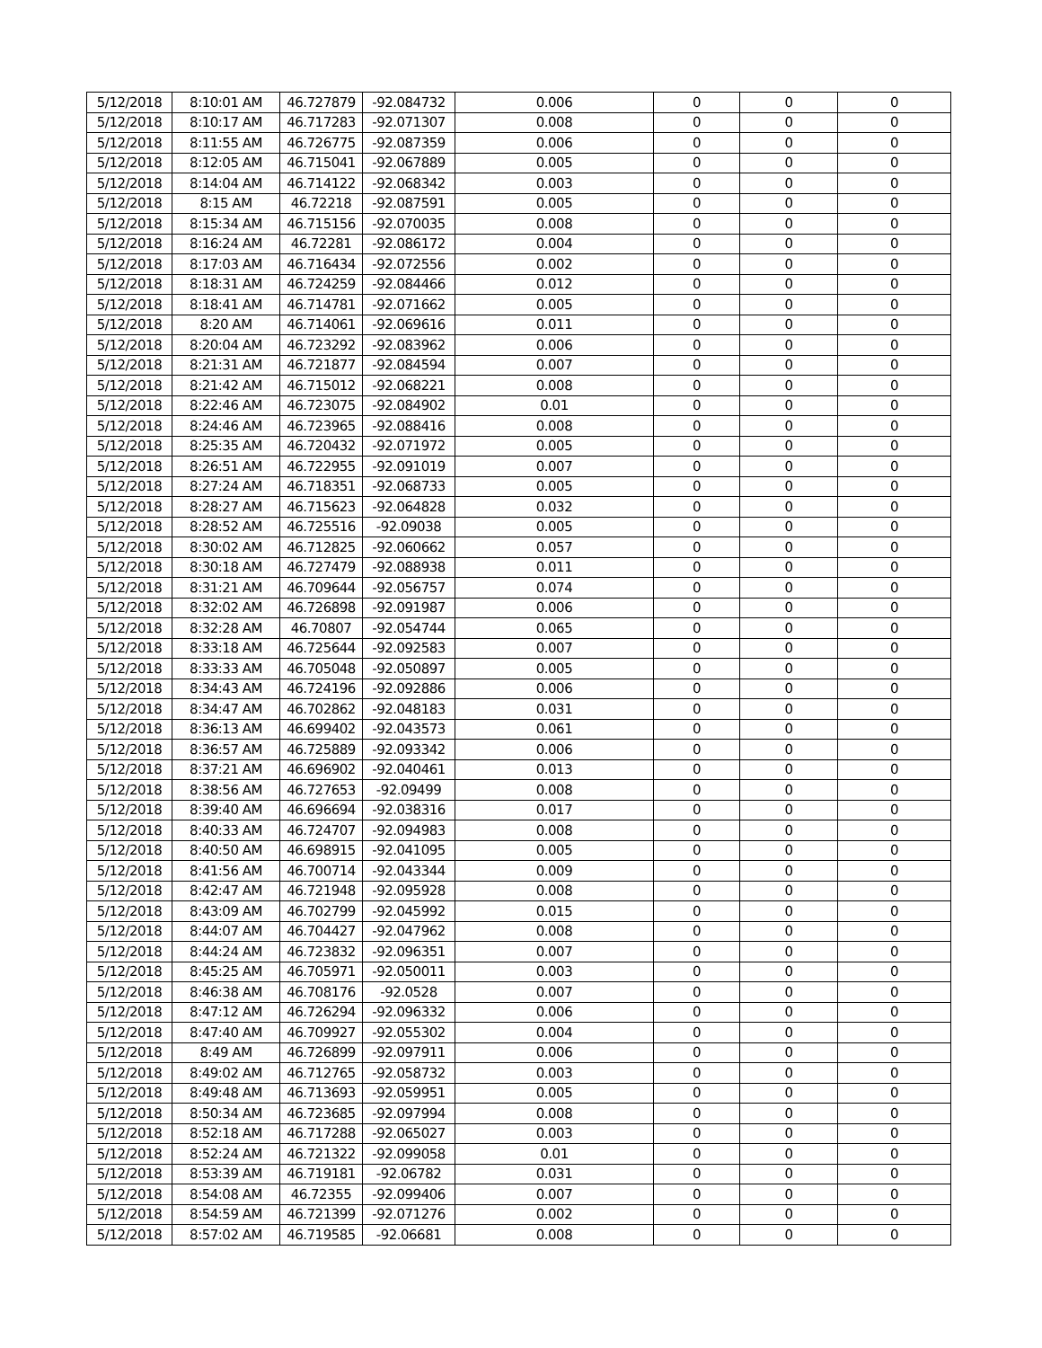| 5/12/2018 | 8:10:01 AM | 46.727879 | -92.084732 | 0.006 | 0 | 0 | 0 |
| 5/12/2018 | 8:10:17 AM | 46.717283 | -92.071307 | 0.008 | 0 | 0 | 0 |
| 5/12/2018 | 8:11:55 AM | 46.726775 | -92.087359 | 0.006 | 0 | 0 | 0 |
| 5/12/2018 | 8:12:05 AM | 46.715041 | -92.067889 | 0.005 | 0 | 0 | 0 |
| 5/12/2018 | 8:14:04 AM | 46.714122 | -92.068342 | 0.003 | 0 | 0 | 0 |
| 5/12/2018 | 8:15 AM | 46.72218 | -92.087591 | 0.005 | 0 | 0 | 0 |
| 5/12/2018 | 8:15:34 AM | 46.715156 | -92.070035 | 0.008 | 0 | 0 | 0 |
| 5/12/2018 | 8:16:24 AM | 46.72281 | -92.086172 | 0.004 | 0 | 0 | 0 |
| 5/12/2018 | 8:17:03 AM | 46.716434 | -92.072556 | 0.002 | 0 | 0 | 0 |
| 5/12/2018 | 8:18:31 AM | 46.724259 | -92.084466 | 0.012 | 0 | 0 | 0 |
| 5/12/2018 | 8:18:41 AM | 46.714781 | -92.071662 | 0.005 | 0 | 0 | 0 |
| 5/12/2018 | 8:20 AM | 46.714061 | -92.069616 | 0.011 | 0 | 0 | 0 |
| 5/12/2018 | 8:20:04 AM | 46.723292 | -92.083962 | 0.006 | 0 | 0 | 0 |
| 5/12/2018 | 8:21:31 AM | 46.721877 | -92.084594 | 0.007 | 0 | 0 | 0 |
| 5/12/2018 | 8:21:42 AM | 46.715012 | -92.068221 | 0.008 | 0 | 0 | 0 |
| 5/12/2018 | 8:22:46 AM | 46.723075 | -92.084902 | 0.01 | 0 | 0 | 0 |
| 5/12/2018 | 8:24:46 AM | 46.723965 | -92.088416 | 0.008 | 0 | 0 | 0 |
| 5/12/2018 | 8:25:35 AM | 46.720432 | -92.071972 | 0.005 | 0 | 0 | 0 |
| 5/12/2018 | 8:26:51 AM | 46.722955 | -92.091019 | 0.007 | 0 | 0 | 0 |
| 5/12/2018 | 8:27:24 AM | 46.718351 | -92.068733 | 0.005 | 0 | 0 | 0 |
| 5/12/2018 | 8:28:27 AM | 46.715623 | -92.064828 | 0.032 | 0 | 0 | 0 |
| 5/12/2018 | 8:28:52 AM | 46.725516 | -92.09038 | 0.005 | 0 | 0 | 0 |
| 5/12/2018 | 8:30:02 AM | 46.712825 | -92.060662 | 0.057 | 0 | 0 | 0 |
| 5/12/2018 | 8:30:18 AM | 46.727479 | -92.088938 | 0.011 | 0 | 0 | 0 |
| 5/12/2018 | 8:31:21 AM | 46.709644 | -92.056757 | 0.074 | 0 | 0 | 0 |
| 5/12/2018 | 8:32:02 AM | 46.726898 | -92.091987 | 0.006 | 0 | 0 | 0 |
| 5/12/2018 | 8:32:28 AM | 46.70807 | -92.054744 | 0.065 | 0 | 0 | 0 |
| 5/12/2018 | 8:33:18 AM | 46.725644 | -92.092583 | 0.007 | 0 | 0 | 0 |
| 5/12/2018 | 8:33:33 AM | 46.705048 | -92.050897 | 0.005 | 0 | 0 | 0 |
| 5/12/2018 | 8:34:43 AM | 46.724196 | -92.092886 | 0.006 | 0 | 0 | 0 |
| 5/12/2018 | 8:34:47 AM | 46.702862 | -92.048183 | 0.031 | 0 | 0 | 0 |
| 5/12/2018 | 8:36:13 AM | 46.699402 | -92.043573 | 0.061 | 0 | 0 | 0 |
| 5/12/2018 | 8:36:57 AM | 46.725889 | -92.093342 | 0.006 | 0 | 0 | 0 |
| 5/12/2018 | 8:37:21 AM | 46.696902 | -92.040461 | 0.013 | 0 | 0 | 0 |
| 5/12/2018 | 8:38:56 AM | 46.727653 | -92.09499 | 0.008 | 0 | 0 | 0 |
| 5/12/2018 | 8:39:40 AM | 46.696694 | -92.038316 | 0.017 | 0 | 0 | 0 |
| 5/12/2018 | 8:40:33 AM | 46.724707 | -92.094983 | 0.008 | 0 | 0 | 0 |
| 5/12/2018 | 8:40:50 AM | 46.698915 | -92.041095 | 0.005 | 0 | 0 | 0 |
| 5/12/2018 | 8:41:56 AM | 46.700714 | -92.043344 | 0.009 | 0 | 0 | 0 |
| 5/12/2018 | 8:42:47 AM | 46.721948 | -92.095928 | 0.008 | 0 | 0 | 0 |
| 5/12/2018 | 8:43:09 AM | 46.702799 | -92.045992 | 0.015 | 0 | 0 | 0 |
| 5/12/2018 | 8:44:07 AM | 46.704427 | -92.047962 | 0.008 | 0 | 0 | 0 |
| 5/12/2018 | 8:44:24 AM | 46.723832 | -92.096351 | 0.007 | 0 | 0 | 0 |
| 5/12/2018 | 8:45:25 AM | 46.705971 | -92.050011 | 0.003 | 0 | 0 | 0 |
| 5/12/2018 | 8:46:38 AM | 46.708176 | -92.0528 | 0.007 | 0 | 0 | 0 |
| 5/12/2018 | 8:47:12 AM | 46.726294 | -92.096332 | 0.006 | 0 | 0 | 0 |
| 5/12/2018 | 8:47:40 AM | 46.709927 | -92.055302 | 0.004 | 0 | 0 | 0 |
| 5/12/2018 | 8:49 AM | 46.726899 | -92.097911 | 0.006 | 0 | 0 | 0 |
| 5/12/2018 | 8:49:02 AM | 46.712765 | -92.058732 | 0.003 | 0 | 0 | 0 |
| 5/12/2018 | 8:49:48 AM | 46.713693 | -92.059951 | 0.005 | 0 | 0 | 0 |
| 5/12/2018 | 8:50:34 AM | 46.723685 | -92.097994 | 0.008 | 0 | 0 | 0 |
| 5/12/2018 | 8:52:18 AM | 46.717288 | -92.065027 | 0.003 | 0 | 0 | 0 |
| 5/12/2018 | 8:52:24 AM | 46.721322 | -92.099058 | 0.01 | 0 | 0 | 0 |
| 5/12/2018 | 8:53:39 AM | 46.719181 | -92.06782 | 0.031 | 0 | 0 | 0 |
| 5/12/2018 | 8:54:08 AM | 46.72355 | -92.099406 | 0.007 | 0 | 0 | 0 |
| 5/12/2018 | 8:54:59 AM | 46.721399 | -92.071276 | 0.002 | 0 | 0 | 0 |
| 5/12/2018 | 8:57:02 AM | 46.719585 | -92.06681 | 0.008 | 0 | 0 | 0 |